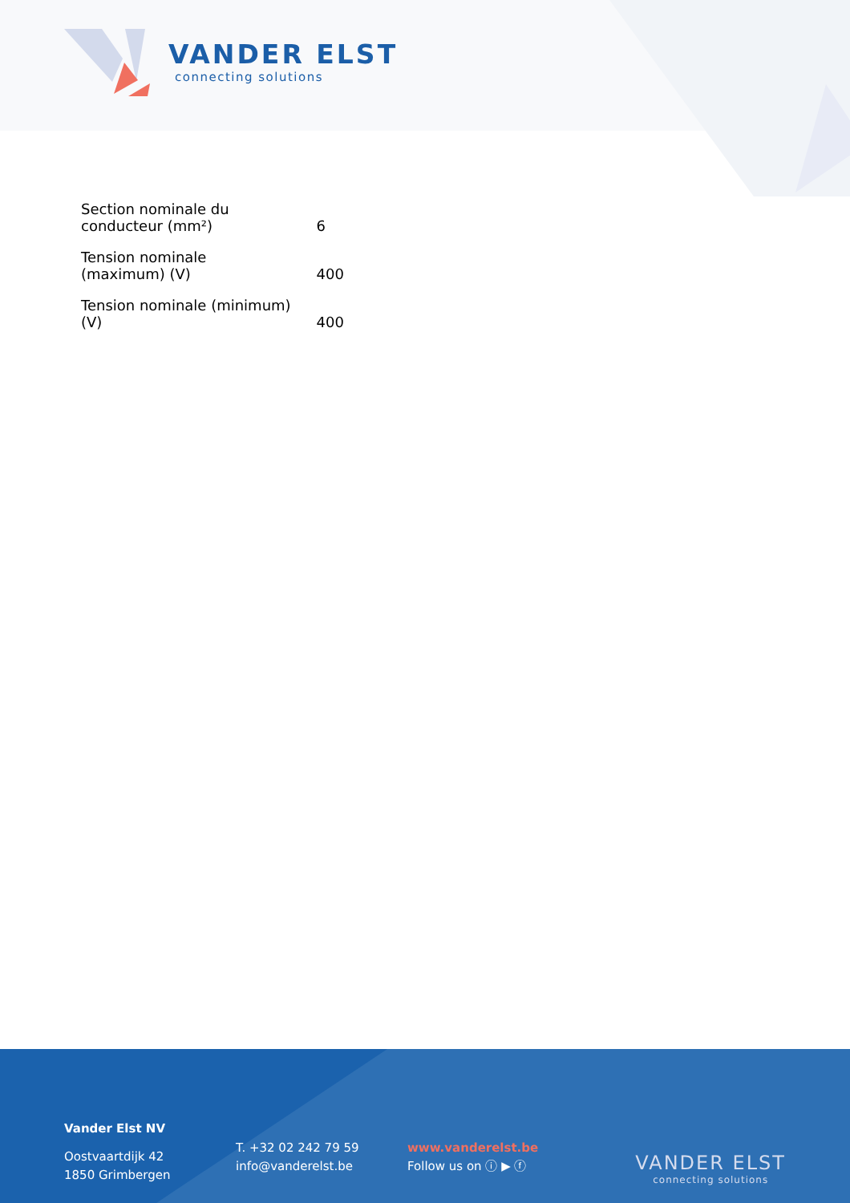VANDER ELST
connecting solutions
| Section nominale du conducteur (mm²) | 6 |
| Tension nominale (maximum) (V) | 400 |
| Tension nominale (minimum) (V) | 400 |
Vander Elst NV
Oostvaartdijk 42
1850 Grimbergen
T. +32 02 242 79 59
info@vanderelst.be
www.vanderelst.be
Follow us on ⓘ ▶ ⓕ
VANDER ELST
connecting solutions